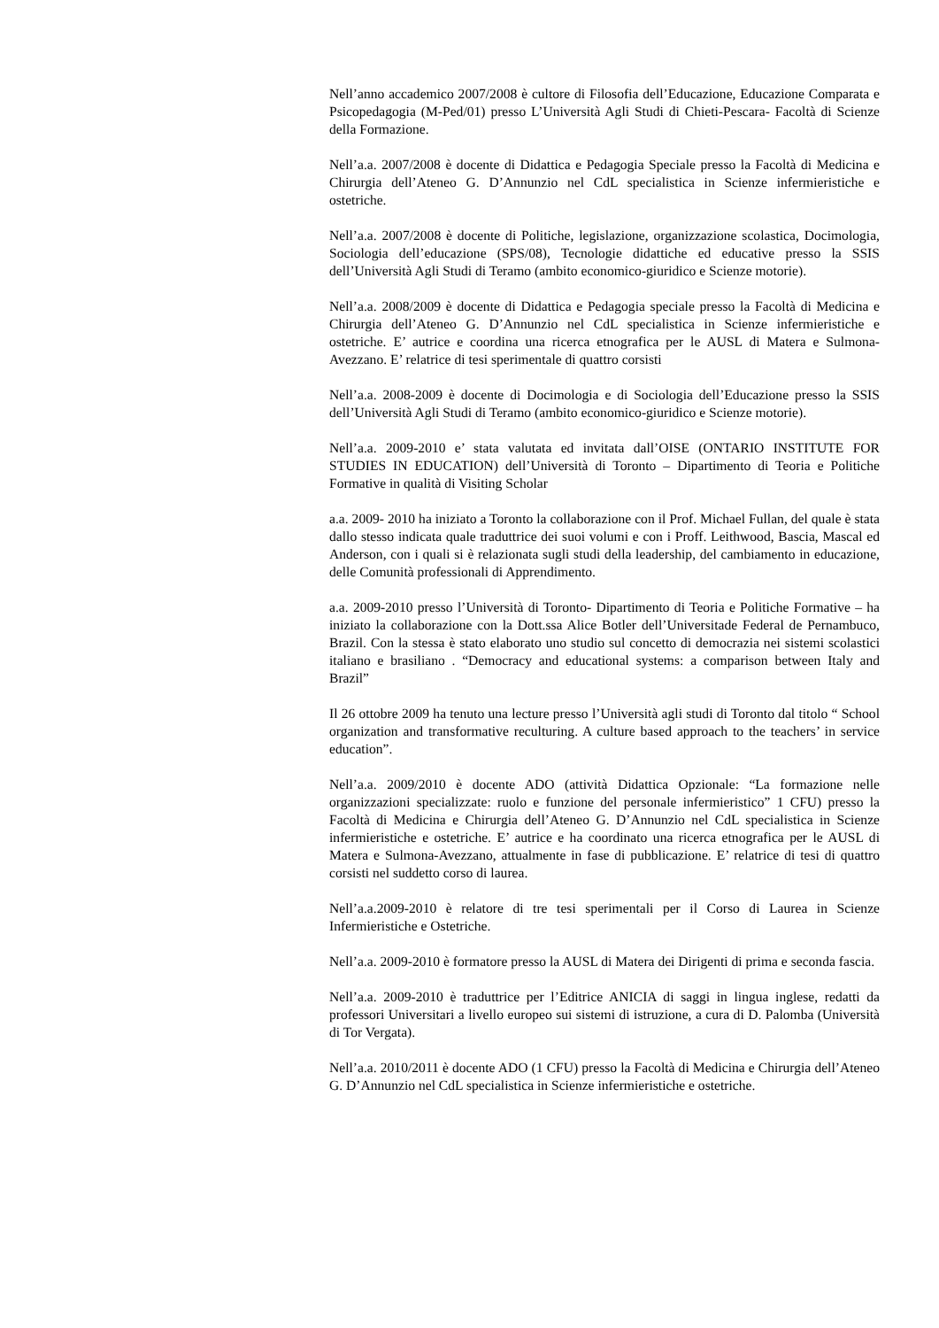Nell’anno accademico 2007/2008 è cultore di Filosofia dell’Educazione, Educazione Comparata e Psicopedagogia (M-Ped/01) presso L’Università Agli Studi di Chieti-Pescara- Facoltà di Scienze della Formazione.
Nell’a.a. 2007/2008 è docente di Didattica e Pedagogia Speciale presso la Facoltà di Medicina e Chirurgia dell’Ateneo G. D’Annunzio nel CdL specialistica in Scienze infermieristiche e ostetriche.
Nell’a.a. 2007/2008 è docente di Politiche, legislazione, organizzazione scolastica, Docimologia, Sociologia dell’educazione (SPS/08), Tecnologie didattiche ed educative presso la SSIS dell’Università Agli Studi di Teramo (ambito economico-giuridico e Scienze motorie).
Nell’a.a. 2008/2009 è docente di Didattica e Pedagogia speciale presso la Facoltà di Medicina e Chirurgia dell’Ateneo G. D’Annunzio nel CdL specialistica in Scienze infermieristiche e ostetriche. E’ autrice e coordina una ricerca etnografica per le AUSL di Matera e Sulmona-Avezzano. E’ relatrice di tesi sperimentale di quattro corsisti
Nell’a.a. 2008-2009 è docente di Docimologia e di Sociologia dell’Educazione presso la SSIS dell’Università Agli Studi di Teramo (ambito economico-giuridico e Scienze motorie).
Nell’a.a. 2009-2010 e’ stata valutata ed invitata dall’OISE (ONTARIO INSTITUTE FOR STUDIES IN EDUCATION) dell’Università di Toronto – Dipartimento di Teoria e Politiche Formative in qualità di Visiting Scholar
a.a. 2009- 2010 ha iniziato a Toronto la collaborazione con il Prof. Michael Fullan, del quale è stata dallo stesso indicata quale traduttrice dei suoi volumi e con i Proff. Leithwood, Bascia, Mascal ed Anderson, con i quali si è relazionata sugli studi della leadership, del cambiamento in educazione, delle Comunità professionali di Apprendimento.
a.a. 2009-2010 presso l’Università di Toronto- Dipartimento di Teoria e Politiche Formative – ha iniziato la collaborazione con la Dott.ssa Alice Botler dell’Universitade Federal de Pernambuco, Brazil. Con la stessa è stato elaborato uno studio sul concetto di democrazia nei sistemi scolastici italiano e brasiliano . “Democracy and educational systems: a comparison between Italy and Brazil”
Il 26 ottobre 2009 ha tenuto una lecture presso l’Università agli studi di Toronto dal titolo “ School organization and transformative reculturing. A culture based approach to the teachers’ in service education”.
Nell’a.a. 2009/2010 è docente ADO (attività Didattica Opzionale: “La formazione nelle organizzazioni specializzate: ruolo e funzione del personale infermieristico” 1 CFU) presso la Facoltà di Medicina e Chirurgia dell’Ateneo G. D’Annunzio nel CdL specialistica in Scienze infermieristiche e ostetriche. E’ autrice e ha coordinato una ricerca etnografica per le AUSL di Matera e Sulmona-Avezzano, attualmente in fase di pubblicazione. E’ relatrice di tesi di quattro corsisti nel suddetto corso di laurea.
Nell’a.a.2009-2010 è relatore di tre tesi sperimentali per il Corso di Laurea in Scienze Infermieristiche e Ostetriche.
Nell’a.a. 2009-2010 è formatore presso la AUSL di Matera dei Dirigenti di prima e seconda fascia.
Nell’a.a. 2009-2010 è traduttrice per l’Editrice ANICIA di saggi in lingua inglese, redatti da professori Universitari a livello europeo sui sistemi di istruzione, a cura di D. Palomba (Università di Tor Vergata).
Nell’a.a. 2010/2011 è docente ADO (1 CFU) presso la Facoltà di Medicina e Chirurgia dell’Ateneo G. D’Annunzio nel CdL specialistica in Scienze infermieristiche e ostetriche.